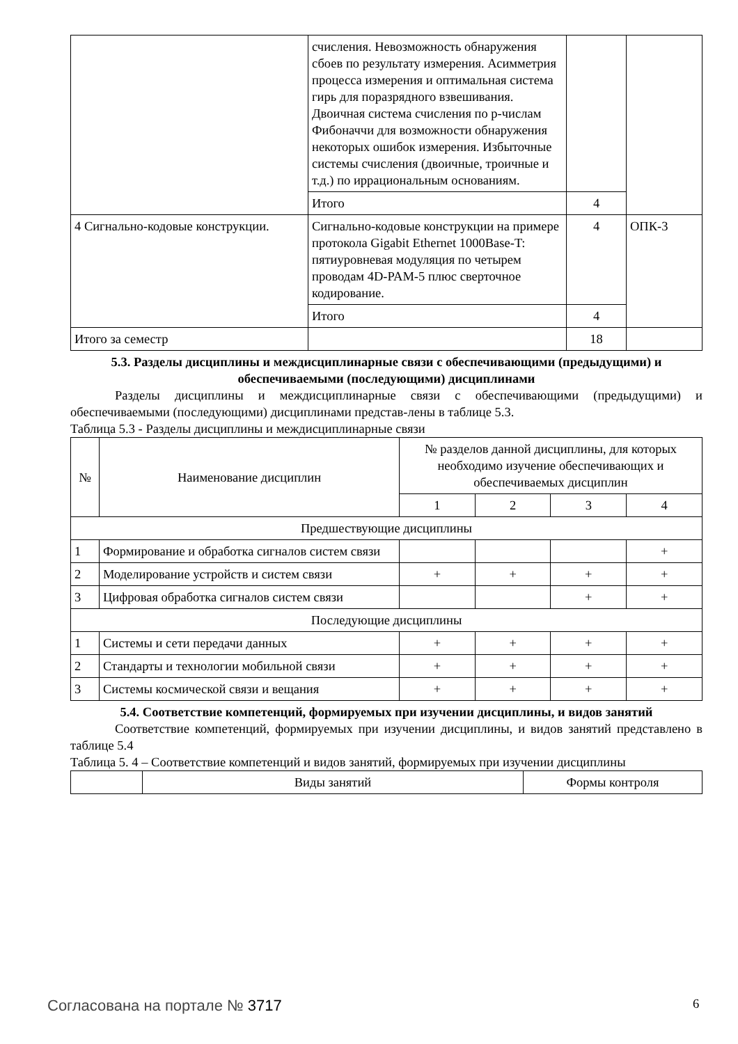| | счисления. Невозможность обнаружения сбоев по результату измерения. Асимметрия процесса измерения и оптимальная система гирь для поразрядного взвешивания. Двоичная система счисления по p-числам Фибоначчи для возможности обнаружения некоторых ошибок измерения. Избыточные системы счисления (двоичные, троичные и т.д.) по иррациональным основаниям. | | |
| | Итого | 4 | |
| 4 Сигнально-кодовые конструкции. | Сигнально-кодовые конструкции на примере протокола Gigabit Ethernet 1000Base-T: пятиуровневая модуляция по четырем проводам 4D-PAM-5 плюс сверточное кодирование. | 4 | ОПК-3 |
| | Итого | 4 | |
| Итого за семестр | | 18 | |
5.3. Разделы дисциплины и междисциплинарные связи с обеспечивающими (предыдущими) и обеспечиваемыми (последующими) дисциплинами
Разделы дисциплины и междисциплинарные связи с обеспечивающими (предыдущими) и обеспечиваемыми (последующими) дисциплинами представ-лены в таблице 5.3.
Таблица 5.3 - Разделы дисциплины и междисциплинарные связи
| № | Наименование дисциплин | № разделов данной дисциплины, для которых необходимо изучение обеспечивающих и обеспечиваемых дисциплин | | | |
| --- | --- | --- | --- | --- | --- |
| | | 1 | 2 | 3 | 4 |
| Предшествующие дисциплины | | | | | |
| 1 | Формирование и обработка сигналов систем связи | | | | + |
| 2 | Моделирование устройств и систем связи | + | + | + | + |
| 3 | Цифровая обработка сигналов систем связи | | | + | + |
| Последующие дисциплины | | | | | |
| 1 | Системы и сети передачи данных | + | + | + | + |
| 2 | Стандарты и технологии мобильной связи | + | + | + | + |
| 3 | Системы космической связи и вещания | + | + | + | + |
5.4. Соответствие компетенций, формируемых при изучении дисциплины, и видов занятий
Соответствие компетенций, формируемых при изучении дисциплины, и видов занятий представлено в таблице 5.4
Таблица 5. 4 – Соответствие компетенций и видов занятий, формируемых при изучении дисциплины
| | Виды занятий | Формы контроля |
Согласована на портале № 3717 6